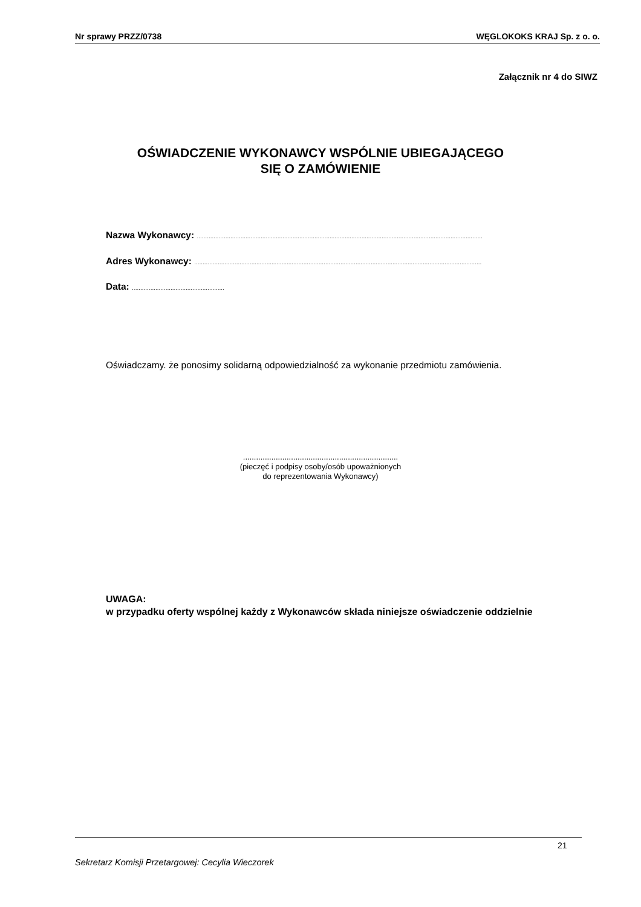Nr sprawy PRZZ/0738 WĘGLOKOKS KRAJ Sp. z o. o.
Załącznik nr 4 do SIWZ
OŚWIADCZENIE WYKONAWCY WSPÓLNIE UBIEGAJĄCEGO
SIĘ O ZAMÓWIENIE
Nazwa Wykonawcy: ..........................................................................................................................................................................
Adres Wykonawcy: ...........................................................................................................................................................................
Data: .......................................................
Oświadczamy. że ponosimy solidarną odpowiedzialność za wykonanie przedmiotu zamówienia.
.......................................................................
(pieczęć i podpisy osoby/osób upoważnionych
do reprezentowania Wykonawcy)
UWAGA:
w przypadku oferty wspólnej każdy z Wykonawców składa niniejsze oświadczenie oddzielnie
21
Sekretarz Komisji Przetargowej: Cecylia Wieczorek